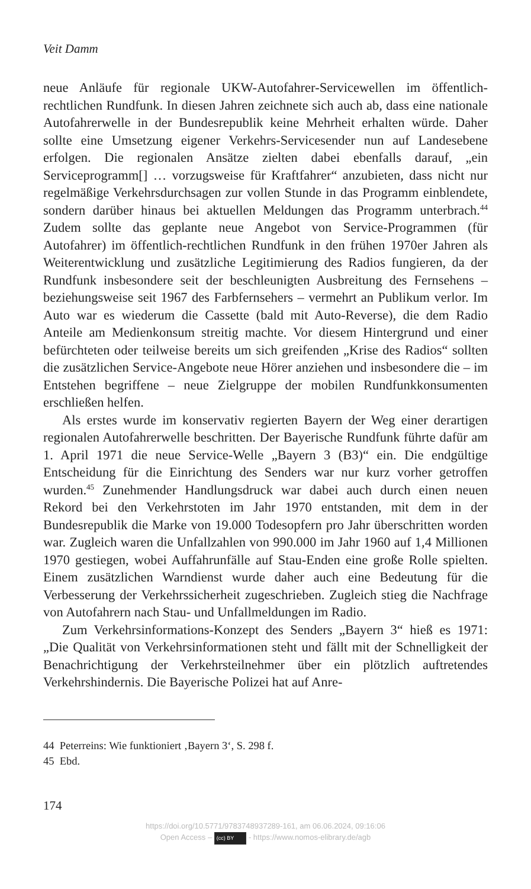Veit Damm
neue Anläufe für regionale UKW-Autofahrer-Servicewellen im öffentlich-rechtlichen Rundfunk. In diesen Jahren zeichnete sich auch ab, dass eine nationale Autofahrerwelle in der Bundesrepublik keine Mehrheit erhalten würde. Daher sollte eine Umsetzung eigener Verkehrs-Servicesender nun auf Landesebene erfolgen. Die regionalen Ansätze zielten dabei ebenfalls darauf, „ein Serviceprogramm[] … vorzugsweise für Kraftfahrer“ anzubieten, dass nicht nur regelmäßige Verkehrsdurchsagen zur vollen Stunde in das Programm einblendete, sondern darüber hinaus bei aktuellen Meldungen das Programm unterbrach.<sup>44</sup> Zudem sollte das geplante neue Angebot von Service-Programmen (für Autofahrer) im öffentlich-rechtlichen Rundfunk in den frühen 1970er Jahren als Weiterentwicklung und zusätzliche Legitimierung des Radios fungieren, da der Rundfunk insbesondere seit der beschleunigten Ausbreitung des Fernsehens – beziehungsweise seit 1967 des Farbfernsehers – vermehrt an Publikum verlor. Im Auto war es wiederum die Cassette (bald mit Auto-Reverse), die dem Radio Anteile am Medienkonsum streitig machte. Vor diesem Hintergrund und einer befürchteten oder teilweise bereits um sich greifenden „Krise des Radios“ sollten die zusätzlichen Service-Angebote neue Hörer anziehen und insbesondere die – im Entstehen begriffene – neue Zielgruppe der mobilen Rundfunkkonsumenten erschließen helfen.
Als erstes wurde im konservativ regierten Bayern der Weg einer derartigen regionalen Autofahrerwelle beschritten. Der Bayerische Rundfunk führte dafür am 1. April 1971 die neue Service-Welle „Bayern 3 (B3)“ ein. Die endgültige Entscheidung für die Einrichtung des Senders war nur kurz vorher getroffen wurden.<sup>45</sup> Zunehmender Handlungsdruck war dabei auch durch einen neuen Rekord bei den Verkehrstoten im Jahr 1970 entstanden, mit dem in der Bundesrepublik die Marke von 19.000 Todesopfern pro Jahr überschritten worden war. Zugleich waren die Unfallzahlen von 990.000 im Jahr 1960 auf 1,4 Millionen 1970 gestiegen, wobei Auffahrunfälle auf Stau-Enden eine große Rolle spielten. Einem zusätzlichen Warndienst wurde daher auch eine Bedeutung für die Verbesserung der Verkehrssicherheit zugeschrieben. Zugleich stieg die Nachfrage von Autofahrern nach Stau- und Unfallmeldungen im Radio.
Zum Verkehrsinformations-Konzept des Senders „Bayern 3“ hieß es 1971: „Die Qualität von Verkehrsinformationen steht und fällt mit der Schnelligkeit der Benachrichtigung der Verkehrsteilnehmer über ein plötzlich auftretendes Verkehrshindernis. Die Bayerische Polizei hat auf Anre-
44 Peterreins: Wie funktioniert ‚Bayern 3‘, S. 298 f.
45 Ebd.
174
https://doi.org/10.5771/9783748937289-161, am 06.06.2024, 09:16:06
Open Access – (cc) BY - https://www.nomos-elibrary.de/agb